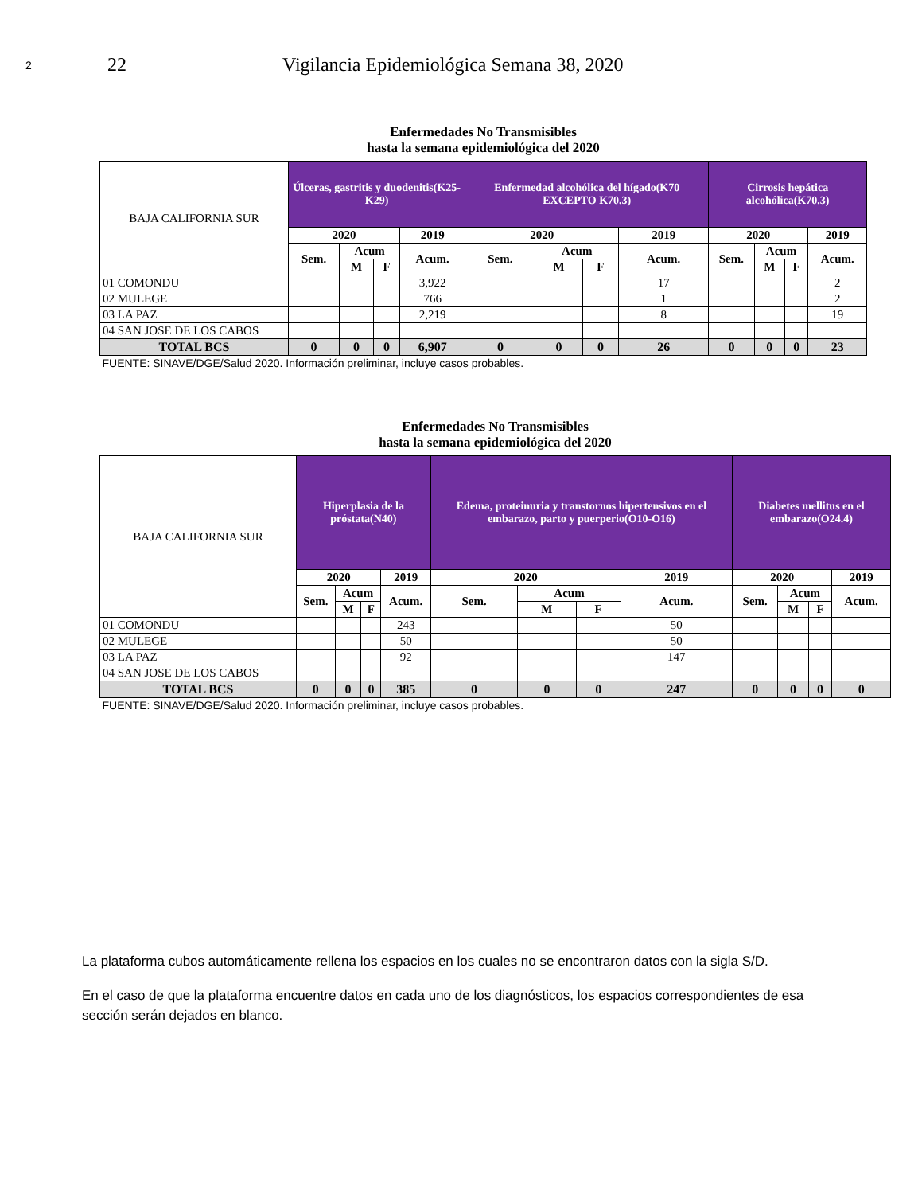2 22 Vigilancia Epidemiológica Semana 38, 2020
| Enfermedades No Transmisibles hasta la semana epidemiológica del 2020 | | | | | | | | | | | | |
| BAJA CALIFORNIA SUR | Úlceras, gastritis y duodenitis(K25-K29) | | | | Enfermedad alcohólica del hígado(K70 EXCEPTO K70.3) | | | | Cirrosis hepática alcohólica(K70.3) | | | |
| | 2020 | | | 2019 | 2020 | | | 2019 | 2020 | | | 2019 |
| | Sem. | Acum | | Acum. | Sem. | Acum | | Acum. | Sem. | Acum | | Acum. |
| | | M | F | | | M | F | | | M | F | |
| 01 COMONDU | | | | 3,922 | | | | 17 | | | | 2 |
| 02 MULEGE | | | | 766 | | | | 1 | | | | 2 |
| 03 LA PAZ | | | | 2,219 | | | | 8 | | | | 19 |
| 04 SAN JOSE DE LOS CABOS | | | | | | | | | | | | |
| TOTAL BCS | 0 | 0 | 0 | 6,907 | 0 | 0 | 0 | 26 | 0 | 0 | 0 | 23 |
| FUENTE: SINAVE/DGE/Salud 2020. Información preliminar, incluye casos probables. | | | | | | | | | | | | |
| Enfermedades No Transmisibles hasta la semana epidemiológica del 2020 | | | | | | | | | | | | |
| BAJA CALIFORNIA SUR | Hiperplasia de la próstata(N40) | | | | Edema, proteinuria y transtornos hipertensivos en el embarazo, parto y puerperio(O10-O16) | | | | Diabetes mellitus en el embarazo(O24.4) | | | |
| | 2020 | | | 2019 | 2020 | | | 2019 | 2020 | | | 2019 |
| | Sem. | Acum | | Acum. | Sem. | Acum | | Acum. | Sem. | Acum | | Acum. |
| | | M | F | | | M | F | | | M | F | |
| 01 COMONDU | | | | 243 | | | | 50 | | | | |
| 02 MULEGE | | | | 50 | | | | 50 | | | | |
| 03 LA PAZ | | | | 92 | | | | 147 | | | | |
| 04 SAN JOSE DE LOS CABOS | | | | | | | | | | | | |
| TOTAL BCS | 0 | 0 | 0 | 385 | 0 | 0 | 0 | 247 | 0 | 0 | 0 | 0 |
| FUENTE: SINAVE/DGE/Salud 2020. Información preliminar, incluye casos probables. | | | | | | | | | | | | |
La plataforma cubos automáticamente rellena los espacios en los cuales no se encontraron datos con la sigla S/D.
En el caso de que la plataforma encuentre datos en cada uno de los diagnósticos, los espacios correspondientes de esa sección serán dejados en blanco.